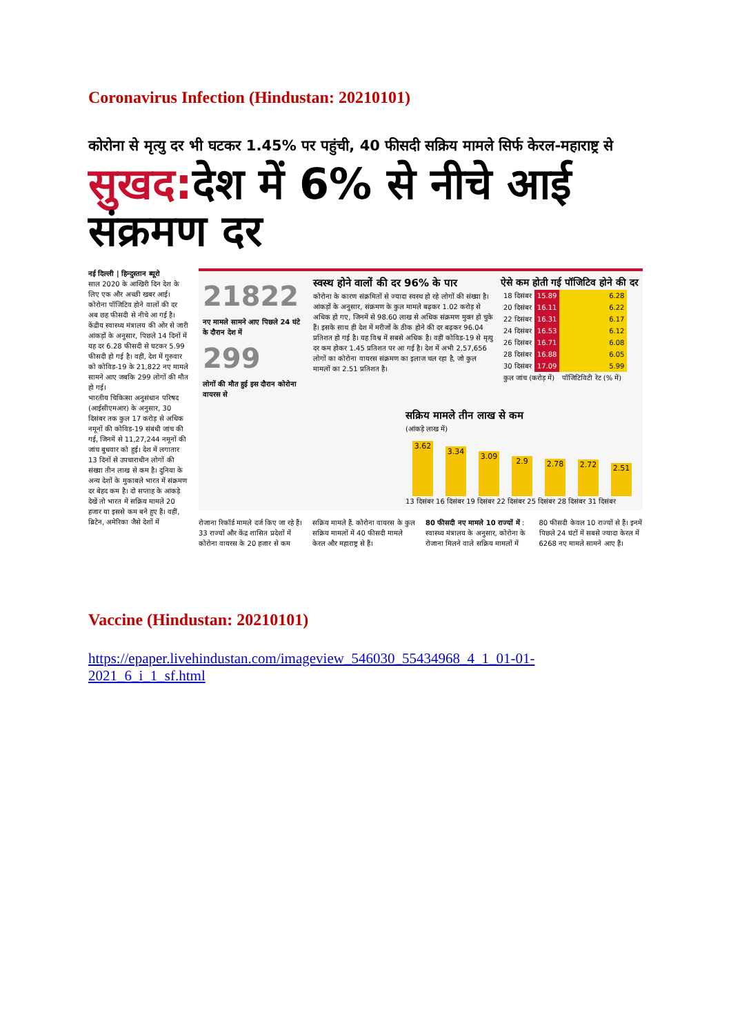Coronavirus Infection (Hindustan: 20210101)
कोरोना से मृत्यु दर भी घटकर 1.45% पर पहुंची, 40 फीसदी सक्रिय मामले सिर्फ केरल-महाराष्ट्र से
सुखद: देश में 6% से नीचे आई संक्रमण दर
नई दिल्ली | हिन्दुस्तान ब्यूरो
साल 2020 के आखिरी दिन देश के लिए एक और अच्छी खबर आई। कोरोना पॉजिटिव होने वालों की दर अब छह फीसदी से नीचे आ गई है। केंद्रीय स्वास्थ्य मंत्रालय की ओर से जारी आंकड़ों के अनुसार, पिछले 14 दिनों में यह दर 6.28 फीसदी से घटकर 5.99 फीसदी हो गई है। वहीं, देश में गुरुवार को कोविड-19 के 21,822 नए मामले सामने आए जबकि 299 लोगों की मौत हो गई।
भारतीय चिकित्सा अनुसंधान परिषद (आईसीएमआर) के अनुसार, 30 दिसंबर तक कुल 17 करोड़ से अधिक नमूनों की कोविड-19 संबंधी जांच की गई, जिनमें से 11,27,244 नमूनों की जांच बुधवार को हुई। देश में लगातार 13 दिनों से उपचाराधीन लोगों की संख्या तीन लाख से कम है। दुनिया के अन्य देशों के मुकाबले भारत में संक्रमण दर बेहद कम है। दो सप्ताह के आंकड़े देखें तो भारत में सक्रिय मामले 20 हजार या इससे कम बने हुए हैं। वहीं, ब्रिटेन, अमेरिका जैसे देशों में
21822
नए मामले सामने आए पिछले 24 घंटे के दौरान देश में
299
लोगों की मौत हुई इस दौरान कोरोना वायरस से
स्वस्थ होने वालों की दर 96% के पार
कोरोना के कारण संक्रमितों से ज्यादा स्वस्थ हो रहे लोगों की संख्या है। आंकड़ों के अनुसार, संक्रमण के कुल मामले बढ़कर 1.02 करोड़ से अधिक हो गए, जिनमें से 98.60 लाख से अधिक संक्रमण मुक्त हो चुके हैं। इसके साथ ही देश में मरीजों के ठीक होने की दर बढ़कर 96.04 प्रतिशत हो गई है। यह विश्व में सबसे अधिक है। वहीं कोविड-19 से मृत्यु दर कम होकर 1.45 प्रतिशत पर आ गई है। देश में अभी 2,57,656 लोगों का कोरोना वायरस संक्रमण का इलाज चल रहा है, जो कुल मामलों का 2.51 प्रतिशत है।
ऐसे कम होती गई पॉजिटिव होने की दर
| 18 दिसंबर | 15.89 | 6.28 |
| 20 दिसंबर | 16.11 | 6.22 |
| 22 दिसंबर | 16.31 | 6.17 |
| 24 दिसंबर | 16.53 | 6.12 |
| 26 दिसंबर | 16.71 | 6.08 |
| 28 दिसंबर | 16.88 | 6.05 |
| 30 दिसंबर | 17.09 | 5.99 |
| कुल जांच (करोड़ में) | | पॉजिटिविटी रेट (% में) |
सक्रिय मामले तीन लाख से कम
(आंकड़े लाख में)
3.62
3.34
3.09
2.9
2.78
2.72
2.51
13 दिसंबर 16 दिसंबर 19 दिसंबर 22 दिसंबर 25 दिसंबर 28 दिसंबर 31 दिसंबर
रोजाना रिकॉर्ड मामले दर्ज किए जा रहे हैं। 33 राज्यों और केंद्र शासित प्रदेशों में कोरोना वायरस के 20 हजार से कम
सक्रिय मामले हैं. कोरोना वायरस के कुल सक्रिय मामलों में 40 फीसदी मामले केरल और महाराष्ट्र से हैं।
80 फीसदी नए मामले 10 राज्यों में : स्वास्थ्य मंत्रालय के अनुसार, कोरोना के रोजाना मिलने वाले सक्रिय मामलों में
80 फीसदी केवल 10 राज्यों से हैं। इनमें पिछले 24 घंटों में सबसे ज्यादा केरल में 6268 नए मामले सामने आए हैं।
Vaccine (Hindustan: 20210101)
https://epaper.livehindustan.com/imageview_546030_55434968_4_1_01-01-2021_6_i_1_sf.html